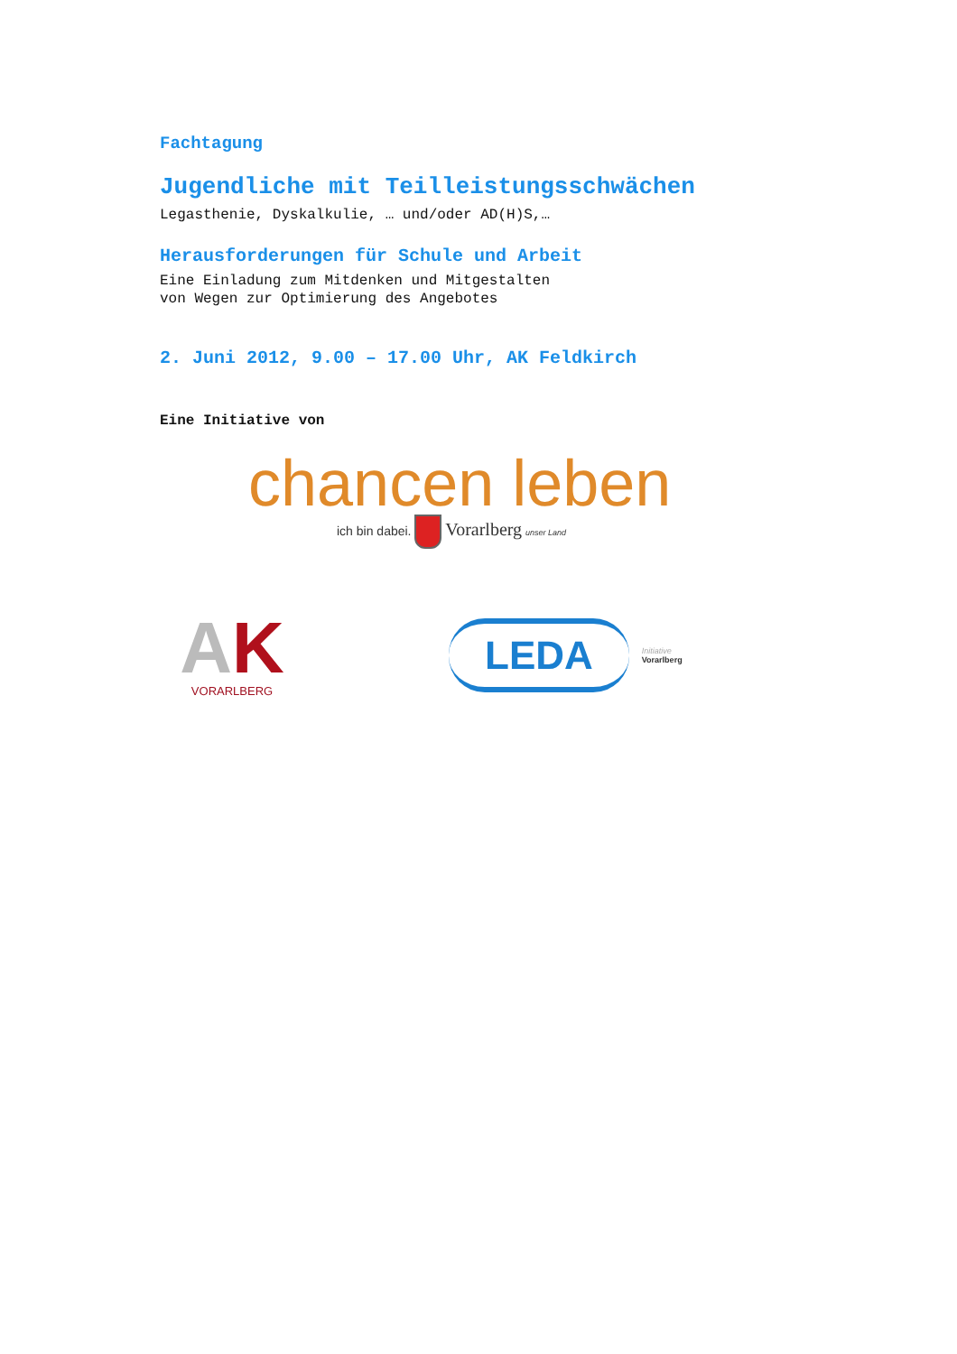Fachtagung
Jugendliche mit Teilleistungsschwächen
Legasthenie, Dyskalkulie, … und/oder AD(H)S,…
Herausforderungen für Schule und Arbeit
Eine Einladung zum Mitdenken und Mitgestalten
von Wegen zur Optimierung des Angebotes
2. Juni 2012, 9.00 – 17.00 Uhr, AK Feldkirch
Eine Initiative von
chancen leben
ich bin dabei. Vorarlberg unser Land
AK
VORARLBERG
LEDA
Initiative
Vorarlberg